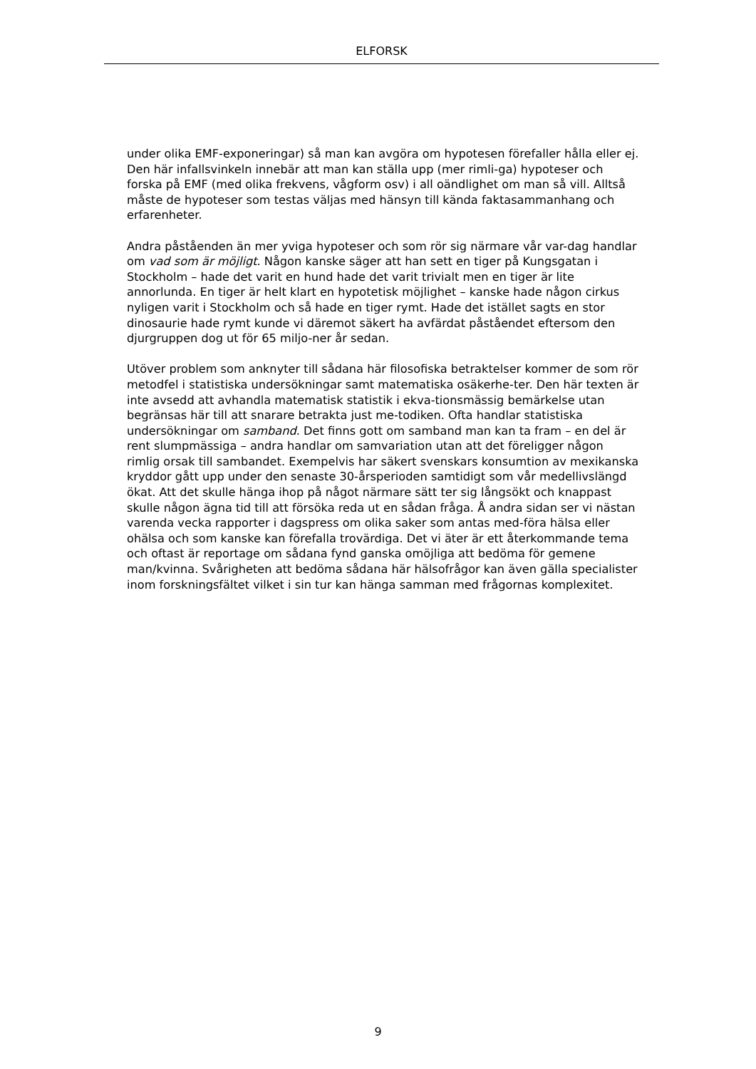ELFORSK
under olika EMF-exponeringar) så man kan avgöra om hypotesen förefaller hålla eller ej. Den här infallsvinkeln innebär att man kan ställa upp (mer rimli-ga) hypoteser och forska på EMF (med olika frekvens, vågform osv) i all oändlighet om man så vill. Alltså måste de hypoteser som testas väljas med hänsyn till kända faktasammanhang och erfarenheter.
Andra påståenden än mer yviga hypoteser och som rör sig närmare vår var-dag handlar om vad som är möjligt. Någon kanske säger att han sett en tiger på Kungsgatan i Stockholm – hade det varit en hund hade det varit trivialt men en tiger är lite annorlunda. En tiger är helt klart en hypotetisk möjlighet – kanske hade någon cirkus nyligen varit i Stockholm och så hade en tiger rymt. Hade det istället sagts en stor dinosaurie hade rymt kunde vi däremot säkert ha avfärdat påståendet eftersom den djurgruppen dog ut för 65 miljo-ner år sedan.
Utöver problem som anknyter till sådana här filosofiska betraktelser kommer de som rör metodfel i statistiska undersökningar samt matematiska osäkerhe-ter. Den här texten är inte avsedd att avhandla matematisk statistik i ekva-tionsmässig bemärkelse utan begränsas här till att snarare betrakta just me-todiken. Ofta handlar statistiska undersökningar om samband. Det finns gott om samband man kan ta fram – en del är rent slumpmässiga – andra handlar om samvariation utan att det föreligger någon rimlig orsak till sambandet. Exempelvis har säkert svenskars konsumtion av mexikanska kryddor gått upp under den senaste 30-årsperioden samtidigt som vår medellivslängd ökat. Att det skulle hänga ihop på något närmare sätt ter sig långsökt och knappast skulle någon ägna tid till att försöka reda ut en sådan fråga. Å andra sidan ser vi nästan varenda vecka rapporter i dagspress om olika saker som antas med-föra hälsa eller ohälsa och som kanske kan förefalla trovärdiga. Det vi äter är ett återkommande tema och oftast är reportage om sådana fynd ganska omöjliga att bedöma för gemene man/kvinna. Svårigheten att bedöma sådana här hälsofrågor kan även gälla specialister inom forskningsfältet vilket i sin tur kan hänga samman med frågornas komplexitet.
9